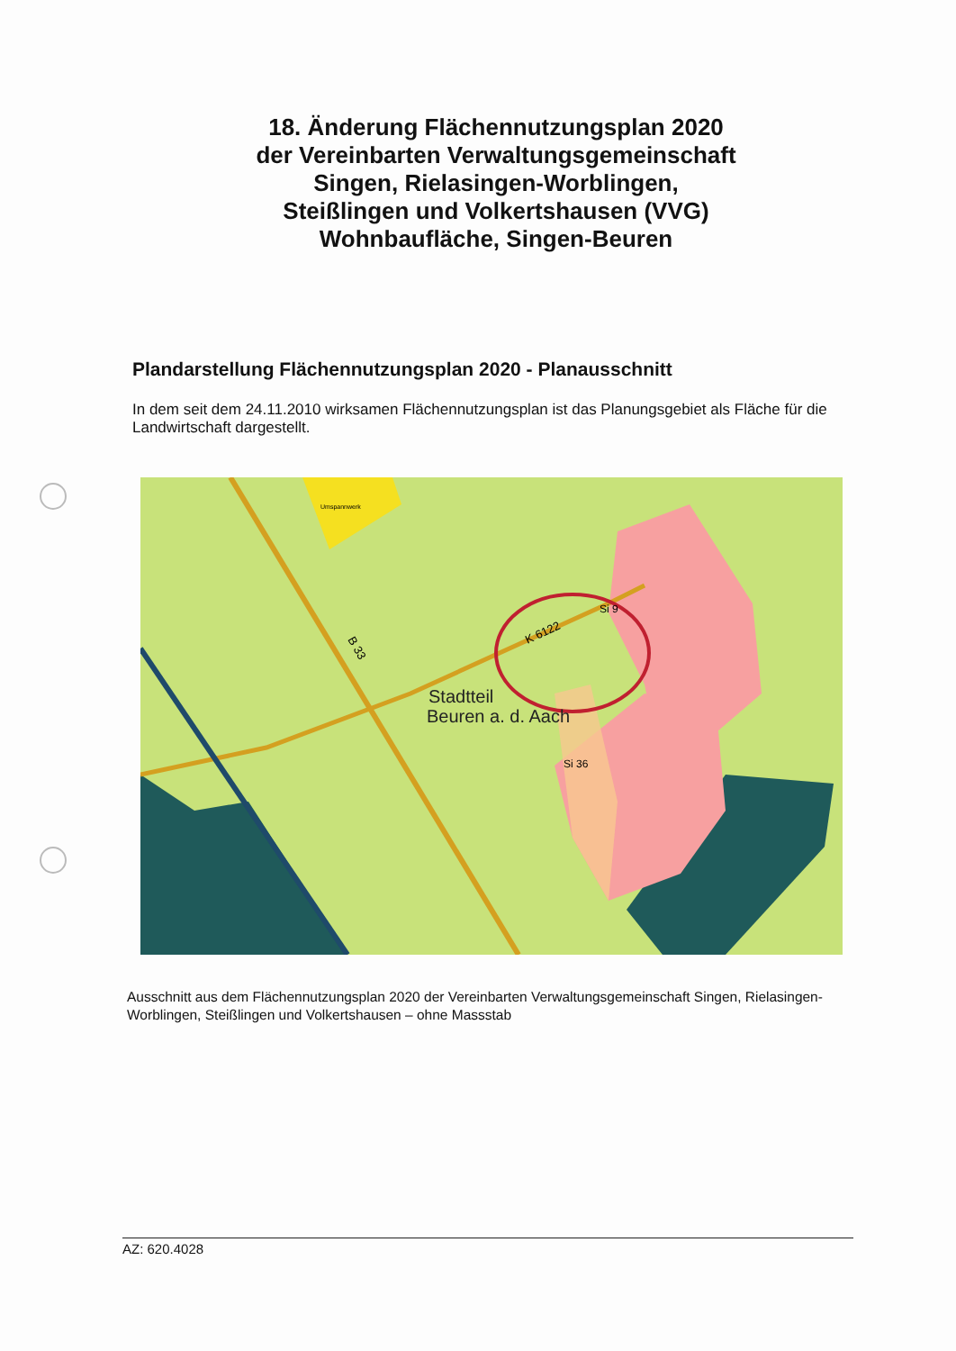18. Änderung Flächennutzungsplan 2020
der Vereinbarten Verwaltungsgemeinschaft
Singen, Rielasingen-Worblingen,
Steißlingen und Volkertshausen (VVG)
Wohnbaufläche, Singen-Beuren
Plandarstellung Flächennutzungsplan 2020 - Planausschnitt
In dem seit dem 24.11.2010 wirksamen Flächennutzungsplan ist das Planungsgebiet als Fläche für die Landwirtschaft dargestellt.
Stadtteil
Beuren a. d. Aach
K 6122
B 33
Si 36
Si 9
Umspannwerk
Ausschnitt aus dem Flächennutzungsplan 2020 der Vereinbarten Verwaltungsgemeinschaft Singen, Rielasingen-Worblingen, Steißlingen und Volkertshausen – ohne Massstab
AZ: 620.4028